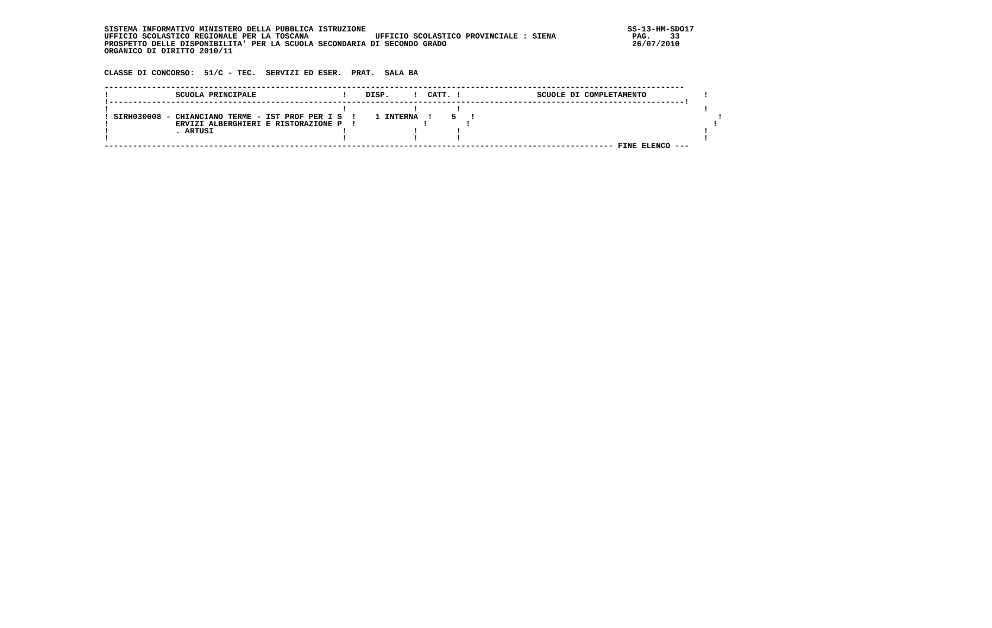SISTEMA INFORMATIVO MINISTERO DELLA PUBBLICA ISTRUZIONE                                                       SS-13-HM-SDO17
UFFICIO SCOLASTICO REGIONALE PER LA TOSCANA              UFFICIO SCOLASTICO PROVINCIALE : SIENA                PAG.    33
PROSPETTO DELLE DISPONIBILITA' PER LA SCUOLA SECONDARIA DI SECONDO GRADO                                       26/07/2010
ORGANICO DI DIRITTO 2010/11


CLASSE DI CONCORSO:  51/C - TEC.  SERVIZI ED ESER.  PRAT.  SALA BA

--------------------------------------------------------------------------------------------------------------------------
!              SCUOLA PRINCIPALE                  !    DISP.     !  CATT. !                SCUOLE DI COMPLETAMENTO            !
!-------------------------------------------------------------------------------------------------------------------------!
!                                                 !              !        !                                                   !
! SIRH030008 - CHIANCIANO TERME - IST PROF PER I S  !    1 INTERNA  !    5   !                                                   !
!              ERVIZI ALBERGHIERI E RISTORAZIONE P  !              !        !                                                   !
!              . ARTUSI                           !              !        !                                                   !
!                                                 !              !        !                                                   !
----------------------------------------------------------------------------------------------------------- FINE ELENCO ---